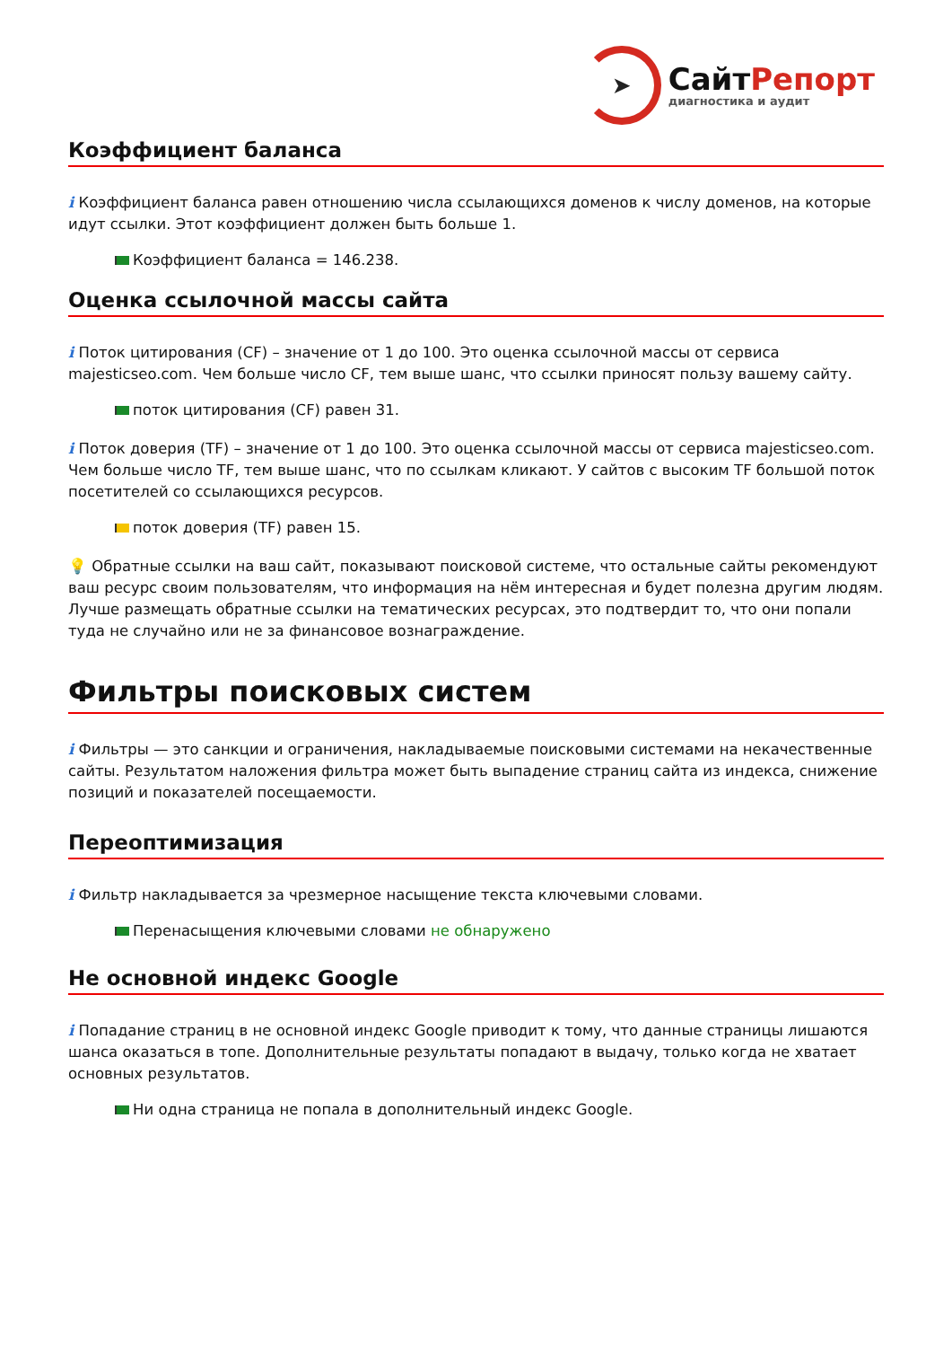➤
СайтРепорт
диагностика и аудит
Коэффициент баланса
i Коэффициент баланса равен отношению числа ссылающихся доменов к числу доменов, на которые идут ссылки. Этот коэффициент должен быть больше 1.
Коэффициент баланса = 146.238.
Оценка ссылочной массы сайта
i Поток цитирования (CF) – значение от 1 до 100. Это оценка ссылочной массы от сервиса majesticseo.com. Чем больше число CF, тем выше шанс, что ссылки приносят пользу вашему сайту.
поток цитирования (CF) равен 31.
i Поток доверия (TF) – значение от 1 до 100. Это оценка ссылочной массы от сервиса majesticseo.com. Чем больше число TF, тем выше шанс, что по ссылкам кликают. У сайтов с высоким TF большой поток посетителей со ссылающихся ресурсов.
поток доверия (TF) равен 15.
💡 Обратные ссылки на ваш сайт, показывают поисковой системе, что остальные сайты рекомендуют ваш ресурс своим пользователям, что информация на нём интересная и будет полезна другим людям.
Лучше размещать обратные ссылки на тематических ресурсах, это подтвердит то, что они попали туда не случайно или не за финансовое вознаграждение.
Фильтры поисковых систем
i Фильтры — это санкции и ограничения, накладываемые поисковыми системами на некачественные сайты. Результатом наложения фильтра может быть выпадение страниц сайта из индекса, снижение позиций и показателей посещаемости.
Переоптимизация
i Фильтр накладывается за чрезмерное насыщение текста ключевыми словами.
Перенасыщения ключевыми словами не обнаружено
Не основной индекс Google
i Попадание страниц в не основной индекс Google приводит к тому, что данные страницы лишаются шанса оказаться в топе. Дополнительные результаты попадают в выдачу, только когда не хватает основных результатов.
Ни одна страница не попала в дополнительный индекс Google.